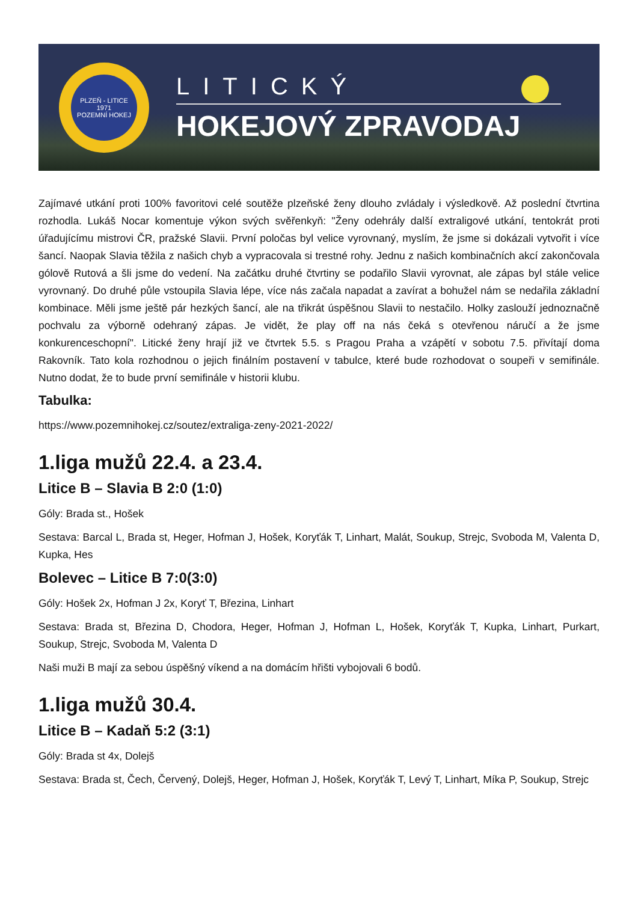PLZEŇ - LITICE
1971
POZEMNÍ HOKEJ
LITICKÝ
HOKEJOVÝ ZPRAVODAJ
Zajímavé utkání proti 100% favoritovi celé soutěže plzeňské ženy dlouho zvládaly i výsledkově. Až poslední čtvrtina rozhodla. Lukáš Nocar komentuje výkon svých svěřenkyň: "Ženy odehrály další extraligové utkání, tentokrát proti úřadujícímu mistrovi ČR, pražské Slavii. První poločas byl velice vyrovnaný, myslím, že jsme si dokázali vytvořit i více šancí. Naopak Slavia těžila z našich chyb a vypracovala si trestné rohy. Jednu z našich kombinačních akcí zakončovala gólově Rutová a šli jsme do vedení. Na začátku druhé čtvrtiny se podařilo Slavii vyrovnat, ale zápas byl stále velice vyrovnaný. Do druhé půle vstoupila Slavia lépe, více nás začala napadat a zavírat a bohužel nám se nedařila základní kombinace. Měli jsme ještě pár hezkých šancí, ale na třikrát úspěšnou Slavii to nestačilo. Holky zaslouží jednoznačně pochvalu za výborně odehraný zápas. Je vidět, že play off na nás čeká s otevřenou náručí a že jsme konkurenceschopní". Litické ženy hrají již ve čtvrtek 5.5. s Pragou Praha a vzápětí v sobotu 7.5. přivítají doma Rakovník. Tato kola rozhodnou o jejich finálním postavení v tabulce, které bude rozhodovat o soupeři v semifinále. Nutno dodat, že to bude první semifinále v historii klubu.
Tabulka:
https://www.pozemnihokej.cz/soutez/extraliga-zeny-2021-2022/
1.liga mužů 22.4. a 23.4.
Litice B – Slavia B 2:0 (1:0)
Góly: Brada st., Hošek
Sestava: Barcal L, Brada st, Heger, Hofman J, Hošek, Koryťák T, Linhart, Malát, Soukup, Strejc, Svoboda M, Valenta D, Kupka, Hes
Bolevec – Litice B 7:0(3:0)
Góly: Hošek 2x, Hofman J 2x, Koryť T, Březina, Linhart
Sestava: Brada st, Březina D, Chodora, Heger, Hofman J, Hofman L, Hošek, Koryťák T, Kupka, Linhart, Purkart, Soukup, Strejc, Svoboda M, Valenta D
Naši muži B mají za sebou úspěšný víkend a na domácím hřišti vybojovali 6 bodů.
1.liga mužů 30.4.
Litice B – Kadaň 5:2 (3:1)
Góly: Brada st 4x, Dolejš
Sestava: Brada st, Čech, Červený, Dolejš, Heger, Hofman J, Hošek, Koryťák T, Levý T, Linhart, Míka P, Soukup, Strejc